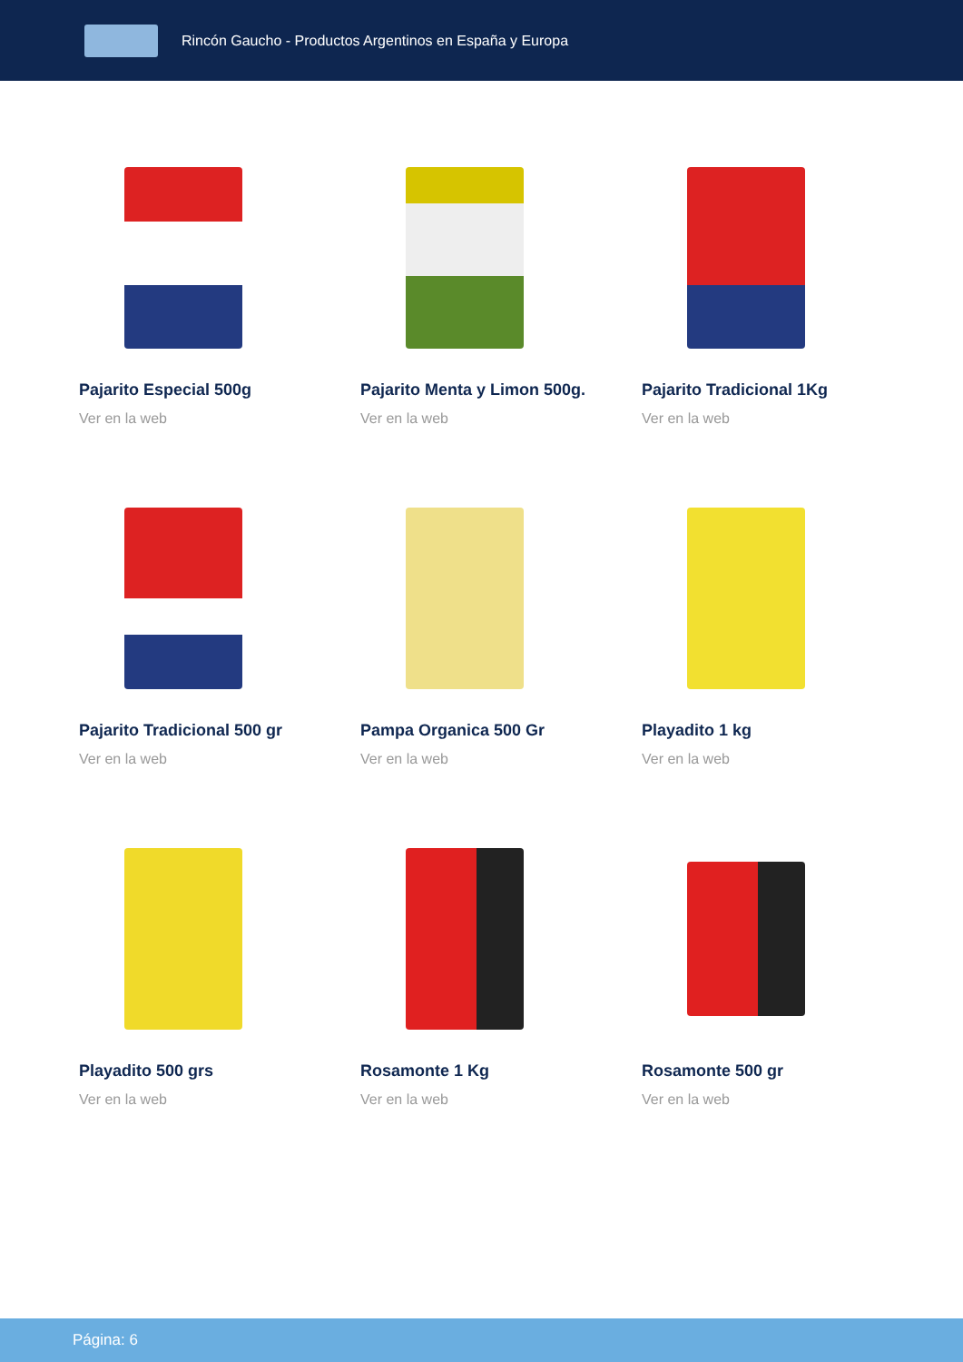Rincón Gaucho - Productos Argentinos en España y Europa
Pajarito Especial 500g
Ver en la web
Pajarito Menta y Limon 500g.
Ver en la web
Pajarito Tradicional 1Kg
Ver en la web
Pajarito Tradicional 500 gr
Ver en la web
Pampa Organica 500 Gr
Ver en la web
Playadito 1 kg
Ver en la web
Playadito 500 grs
Ver en la web
Rosamonte 1 Kg
Ver en la web
Rosamonte 500 gr
Ver en la web
Página: 6